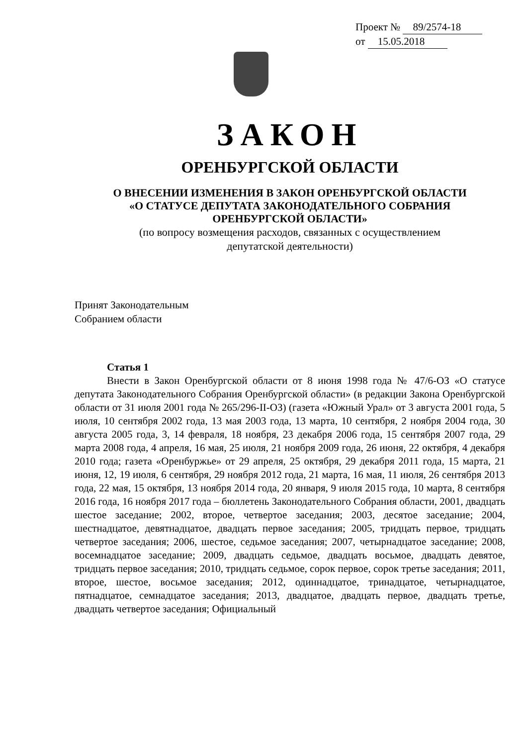Проект № 89/2574-18
от 15.05.2018
ЗАКОН
ОРЕНБУРГСКОЙ ОБЛАСТИ
О ВНЕСЕНИИ ИЗМЕНЕНИЯ В ЗАКОН ОРЕНБУРГСКОЙ ОБЛАСТИ
«О СТАТУСЕ ДЕПУТАТА ЗАКОНОДАТЕЛЬНОГО СОБРАНИЯ
ОРЕНБУРГСКОЙ ОБЛАСТИ»
(по вопросу возмещения расходов, связанных с осуществлением
депутатской деятельности)
Принят Законодательным
Собранием области
Статья 1
Внести в Закон Оренбургской области от 8 июня 1998 года № 47/6-ОЗ «О статусе депутата Законодательного Собрания Оренбургской области» (в редакции Закона Оренбургской области от 31 июля 2001 года № 265/296-II-ОЗ) (газета «Южный Урал» от 3 августа 2001 года, 5 июля, 10 сентября 2002 года, 13 мая 2003 года, 13 марта, 10 сентября, 2 ноября 2004 года, 30 августа 2005 года, 3, 14 февраля, 18 ноября, 23 декабря 2006 года, 15 сентября 2007 года, 29 марта 2008 года, 4 апреля, 16 мая, 25 июля, 21 ноября 2009 года, 26 июня, 22 октября, 4 декабря 2010 года; газета «Оренбуржье» от 29 апреля, 25 октября, 29 декабря 2011 года, 15 марта, 21 июня, 12, 19 июля, 6 сентября, 29 ноября 2012 года, 21 марта, 16 мая, 11 июля, 26 сентября 2013 года, 22 мая, 15 октября, 13 ноября 2014 года, 20 января, 9 июля 2015 года, 10 марта, 8 сентября 2016 года, 16 ноября 2017 года – бюллетень Законодательного Собрания области, 2001, двадцать шестое заседание; 2002, второе, четвертое заседания; 2003, десятое заседание; 2004, шестнадцатое, девятнадцатое, двадцать первое заседания; 2005, тридцать первое, тридцать четвертое заседания; 2006, шестое, седьмое заседания; 2007, четырнадцатое заседание; 2008, восемнадцатое заседание; 2009, двадцать седьмое, двадцать восьмое, двадцать девятое, тридцать первое заседания; 2010, тридцать седьмое, сорок первое, сорок третье заседания; 2011, второе, шестое, восьмое заседания; 2012, одиннадцатое, тринадцатое, четырнадцатое, пятнадцатое, семнадцатое заседания; 2013, двадцатое, двадцать первое, двадцать третье, двадцать четвертое заседания; Официальный